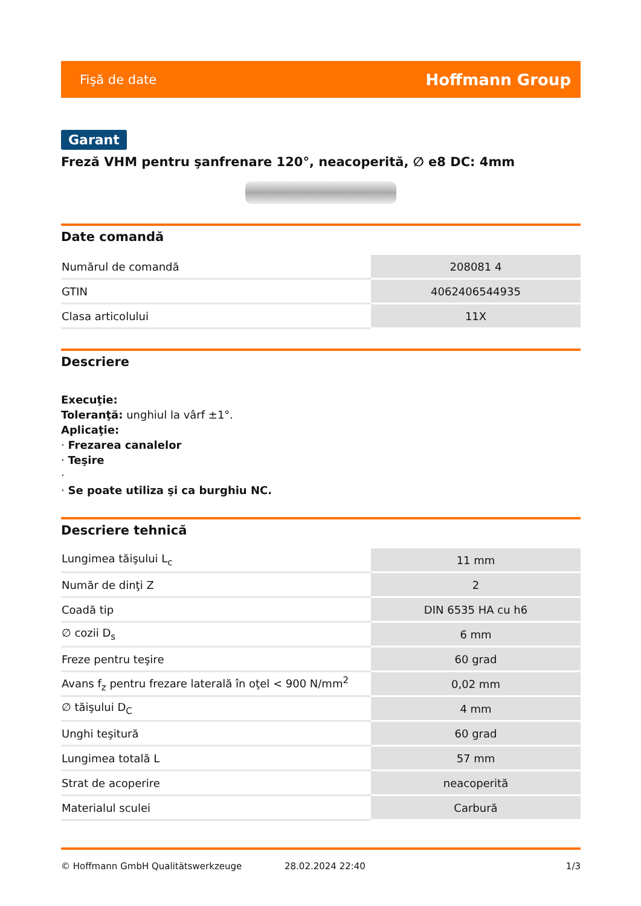Fişă de date Hoffmann Group
Garant
Freză VHM pentru şanfrenare 120°, neacoperită, ∅ e8 DC: 4mm
Date comandă
| Numărul de comandă | 208081 4 |
| GTIN | 4062406544935 |
| Clasa articolului | 11X |
Descriere
Execuţie:
Toleranţă: unghiul la vârf ±1°.
Aplicaţie:
· Frezarea canalelor
· Teşire
·
· Se poate utiliza şi ca burghiu NC.
Descriere tehnică
| Lungimea tăişului L<sub>c</sub> | 11 mm |
| Număr de dinţi Z | 2 |
| Coadă tip | DIN 6535 HA cu h6 |
| ∅ cozii D<sub>s</sub> | 6 mm |
| Freze pentru teşire | 60 grad |
| Avans f<sub>z</sub> pentru frezare laterală în oţel < 900 N/mm<sup>2</sup> | 0,02 mm |
| ∅ tăişului D<sub>C</sub> | 4 mm |
| Unghi teşitură | 60 grad |
| Lungimea totală L | 57 mm |
| Strat de acoperire | neacoperită |
| Materialul sculei | Carbură |
© Hoffmann GmbH Qualitätswerkzeuge 28.02.2024 22:40 1/3